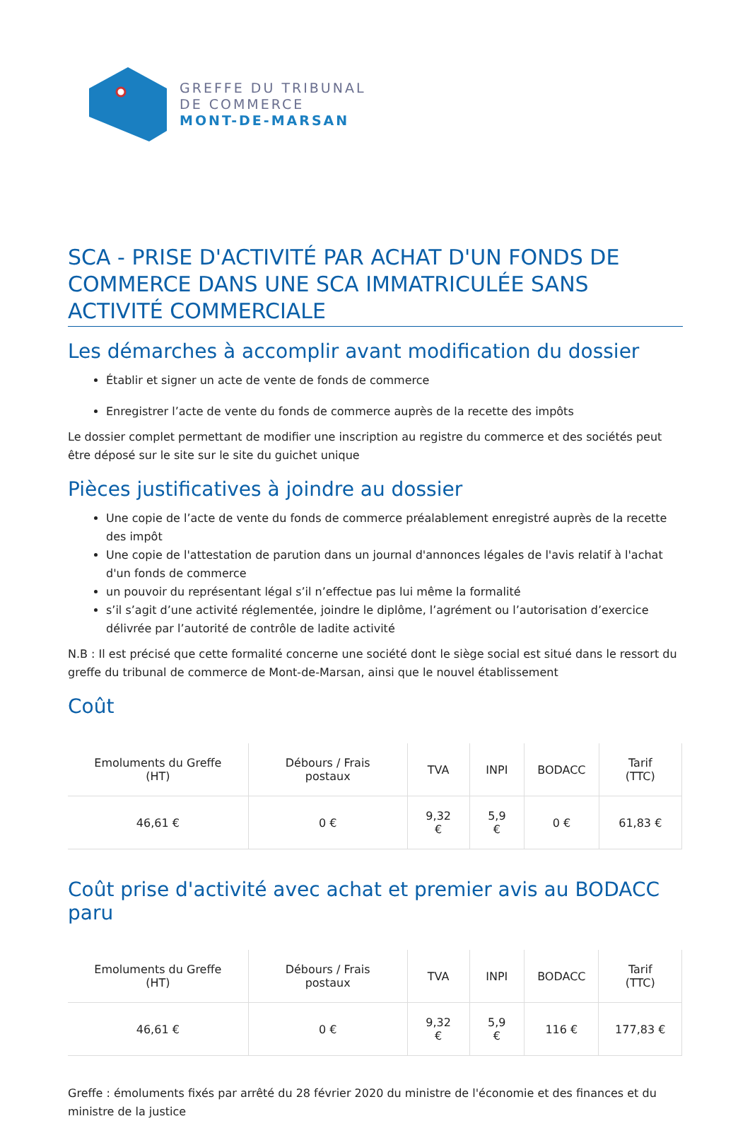GREFFE DU TRIBUNAL
DE COMMERCE
MONT-DE-MARSAN
SCA - PRISE D'ACTIVITÉ PAR ACHAT D'UN FONDS DE COMMERCE DANS UNE SCA IMMATRICULÉE SANS ACTIVITÉ COMMERCIALE
Les démarches à accomplir avant modification du dossier
Établir et signer un acte de vente de fonds de commerce
Enregistrer l’acte de vente du fonds de commerce auprès de la recette des impôts
Le dossier complet permettant de modifier une inscription au registre du commerce et des sociétés peut être déposé sur le site sur le site du guichet unique
Pièces justificatives à joindre au dossier
Une copie de l’acte de vente du fonds de commerce préalablement enregistré auprès de la recette des impôt
Une copie de l'attestation de parution dans un journal d'annonces légales de l'avis relatif à l'achat d'un fonds de commerce
un pouvoir du représentant légal s’il n’effectue pas lui même la formalité
s’il s’agit d’une activité réglementée, joindre le diplôme, l’agrément ou l’autorisation d’exercice délivrée par l’autorité de contrôle de ladite activité
N.B : Il est précisé que cette formalité concerne une société dont le siège social est situé dans le ressort du greffe du tribunal de commerce de Mont-de-Marsan, ainsi que le nouvel établissement
Coût
| Emoluments du Greffe (HT) | Débours / Frais postaux | TVA | INPI | BODACC | Tarif (TTC) |
| --- | --- | --- | --- | --- | --- |
| 46,61 € | 0 € | 9,32 € | 5,9 € | 0 € | 61,83 € |
Coût prise d'activité avec achat et premier avis au BODACC paru
| Emoluments du Greffe (HT) | Débours / Frais postaux | TVA | INPI | BODACC | Tarif (TTC) |
| --- | --- | --- | --- | --- | --- |
| 46,61 € | 0 € | 9,32 € | 5,9 € | 116 € | 177,83 € |
Greffe : émoluments fixés par arrêté du 28 février 2020 du ministre de l'économie et des finances et du ministre de la justice